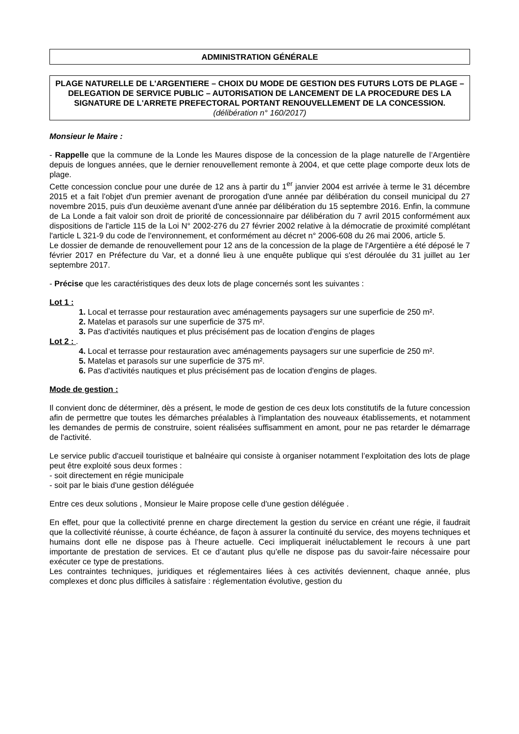ADMINISTRATION GÉNÉRALE
PLAGE NATURELLE DE L'ARGENTIERE – CHOIX DU MODE DE GESTION DES FUTURS LOTS DE PLAGE – DELEGATION DE SERVICE PUBLIC – AUTORISATION DE LANCEMENT DE LA PROCEDURE DES LA SIGNATURE DE L'ARRETE PREFECTORAL PORTANT RENOUVELLEMENT DE LA CONCESSION. (délibération n° 160/2017)
Monsieur le Maire :
- Rappelle que la commune de la Londe les Maures dispose de la concession de la plage naturelle de l’Argentière depuis de longues années, que le dernier renouvellement remonte à 2004, et que cette plage comporte deux lots de plage.
Cette concession conclue pour une durée de 12 ans à partir du 1<sup>er</sup> janvier 2004 est arrivée à terme le 31 décembre 2015 et a fait l'objet d'un premier avenant de prorogation d'une année par délibération du conseil municipal du 27 novembre 2015, puis d'un deuxième avenant d'une année par délibération du 15 septembre 2016. Enfin, la commune de La Londe a fait valoir son droit de priorité de concessionnaire par délibération du 7 avril 2015 conformément aux dispositions de l'article 115 de la Loi N° 2002-276 du 27 février 2002 relative à la démocratie de proximité complétant l'article L 321-9 du code de l'environnement, et conformément au décret n° 2006-608 du 26 mai 2006, article 5.
Le dossier de demande de renouvellement pour 12 ans de la concession de la plage de l'Argentière a été déposé le 7 février 2017 en Préfecture du Var, et a donné lieu à une enquête publique qui s'est déroulée du 31 juillet au 1er septembre 2017.
- Précise que les caractéristiques des deux lots de plage concernés sont les suivantes :
Lot 1 :
1. Local et terrasse pour restauration avec aménagements paysagers sur une superficie de 250 m².
2. Matelas et parasols sur une superficie de 375 m².
3. Pas d'activités nautiques et plus précisément pas de location d'engins de plages
Lot 2 : .
4. Local et terrasse pour restauration avec aménagements paysagers sur une superficie de 250 m².
5. Matelas et parasols sur une superficie de 375 m².
6. Pas d'activités nautiques et plus précisément pas de location d'engins de plages.
Mode de gestion :
Il convient donc de déterminer, dès a présent, le mode de gestion de ces deux lots constitutifs de la future concession afin de permettre que toutes les démarches préalables à l'implantation des nouveaux établissements, et notamment les demandes de permis de construire, soient réalisées suffisamment en amont, pour ne pas retarder le démarrage de l'activité.
Le service public d'accueil touristique et balnéaire qui consiste à organiser notamment l’exploitation des lots de plage peut être exploité sous deux formes :
- soit directement en régie municipale
- soit par le biais d'une gestion déléguée
Entre ces deux solutions , Monsieur le Maire propose celle d'une gestion déléguée .
En effet, pour que la collectivité prenne en charge directement la gestion du service en créant une régie, il faudrait que la collectivité réunisse, à courte échéance, de façon à assurer la continuité du service, des moyens techniques et humains dont elle ne dispose pas à l’heure actuelle. Ceci impliquerait inéluctablement le recours à une part importante de prestation de services. Et ce d’autant plus qu’elle ne dispose pas du savoir-faire nécessaire pour exécuter ce type de prestations.
Les contraintes techniques, juridiques et réglementaires liées à ces activités deviennent, chaque année, plus complexes et donc plus difficiles à satisfaire : réglementation évolutive, gestion du